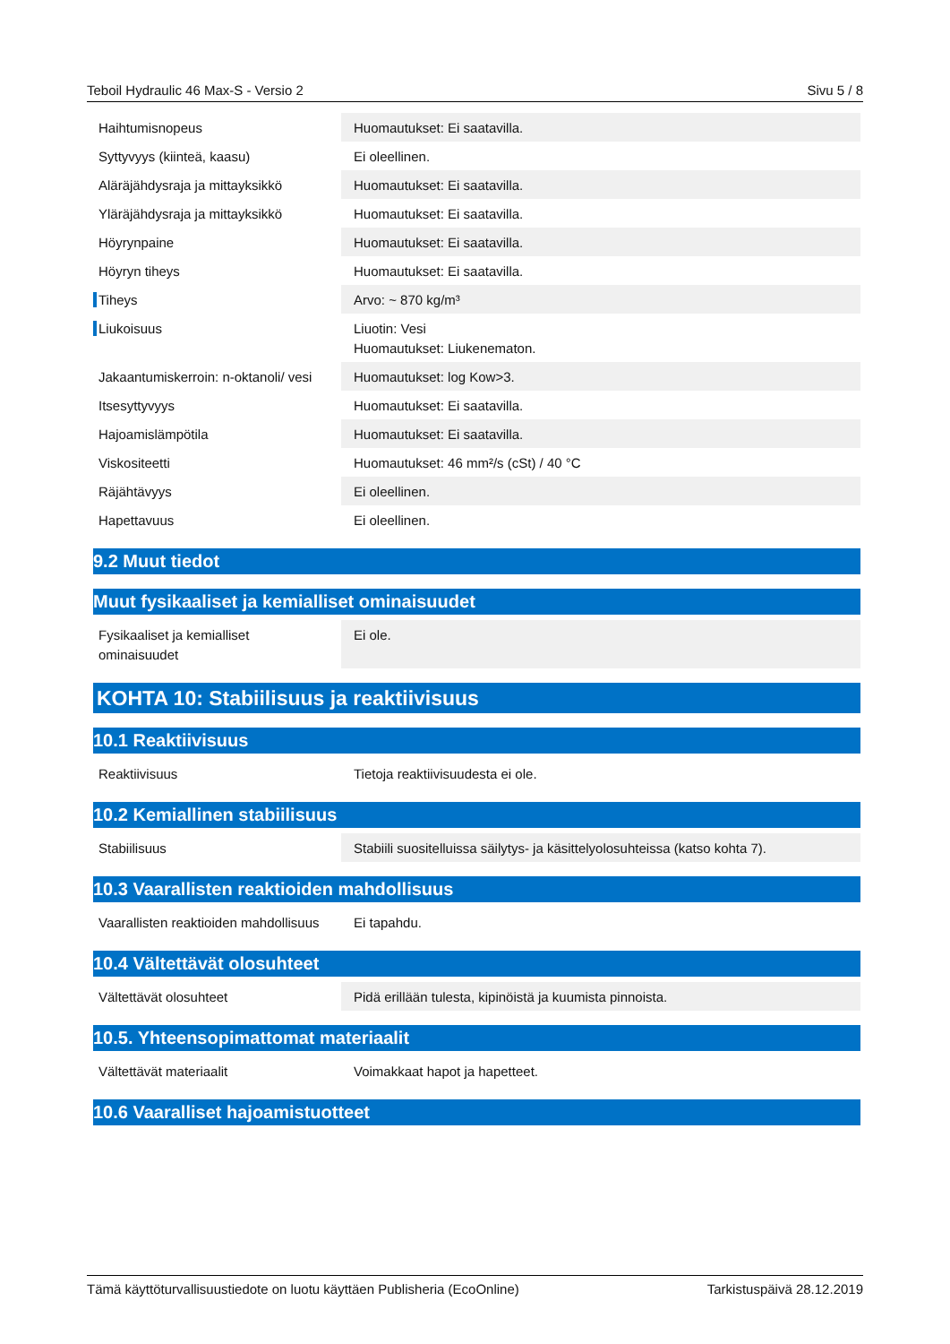Teboil Hydraulic 46 Max-S - Versio 2 Sivu 5 / 8
| Haihtumisnopeus | Huomautukset: Ei saatavilla. |
| Syttyvyys (kiinteä, kaasu) | Ei oleellinen. |
| Aläräjähdysraja ja mittayksikkö | Huomautukset: Ei saatavilla. |
| Yläräjähdysraja ja mittayksikkö | Huomautukset: Ei saatavilla. |
| Höyrynpaine | Huomautukset: Ei saatavilla. |
| Höyryn tiheys | Huomautukset: Ei saatavilla. |
| Tiheys | Arvo: ~ 870 kg/m³ |
| Liukoisuus | Liuotin: Vesi Huomautukset: Liukenematon. |
| Jakaantumiskerroin: n-oktanoli/ vesi | Huomautukset: log Kow>3. |
| Itsesyttyvyys | Huomautukset: Ei saatavilla. |
| Hajoamislämpötila | Huomautukset: Ei saatavilla. |
| Viskositeetti | Huomautukset: 46 mm²/s (cSt) / 40 °C |
| Räjähtävyys | Ei oleellinen. |
| Hapettavuus | Ei oleellinen. |
9.2 Muut tiedot
Muut fysikaaliset ja kemialliset ominaisuudet
| Fysikaaliset ja kemialliset ominaisuudet | Ei ole. |
KOHTA 10: Stabiilisuus ja reaktiivisuus
10.1 Reaktiivisuus
| Reaktiivisuus | Tietoja reaktiivisuudesta ei ole. |
10.2 Kemiallinen stabiilisuus
| Stabiilisuus | Stabiili suositelluissa säilytys- ja käsittelyolosuhteissa (katso kohta 7). |
10.3 Vaarallisten reaktioiden mahdollisuus
| Vaarallisten reaktioiden mahdollisuus | Ei tapahdu. |
10.4 Vältettävät olosuhteet
| Vältettävät olosuhteet | Pidä erillään tulesta, kipinöistä ja kuumista pinnoista. |
10.5. Yhteensopimattomat materiaalit
| Vältettävät materiaalit | Voimakkaat hapot ja hapetteet. |
10.6 Vaaralliset hajoamistuotteet
Tämä käyttöturvallisuustiedote on luotu käyttäen Publisheria (EcoOnline) Tarkistuspäivä 28.12.2019